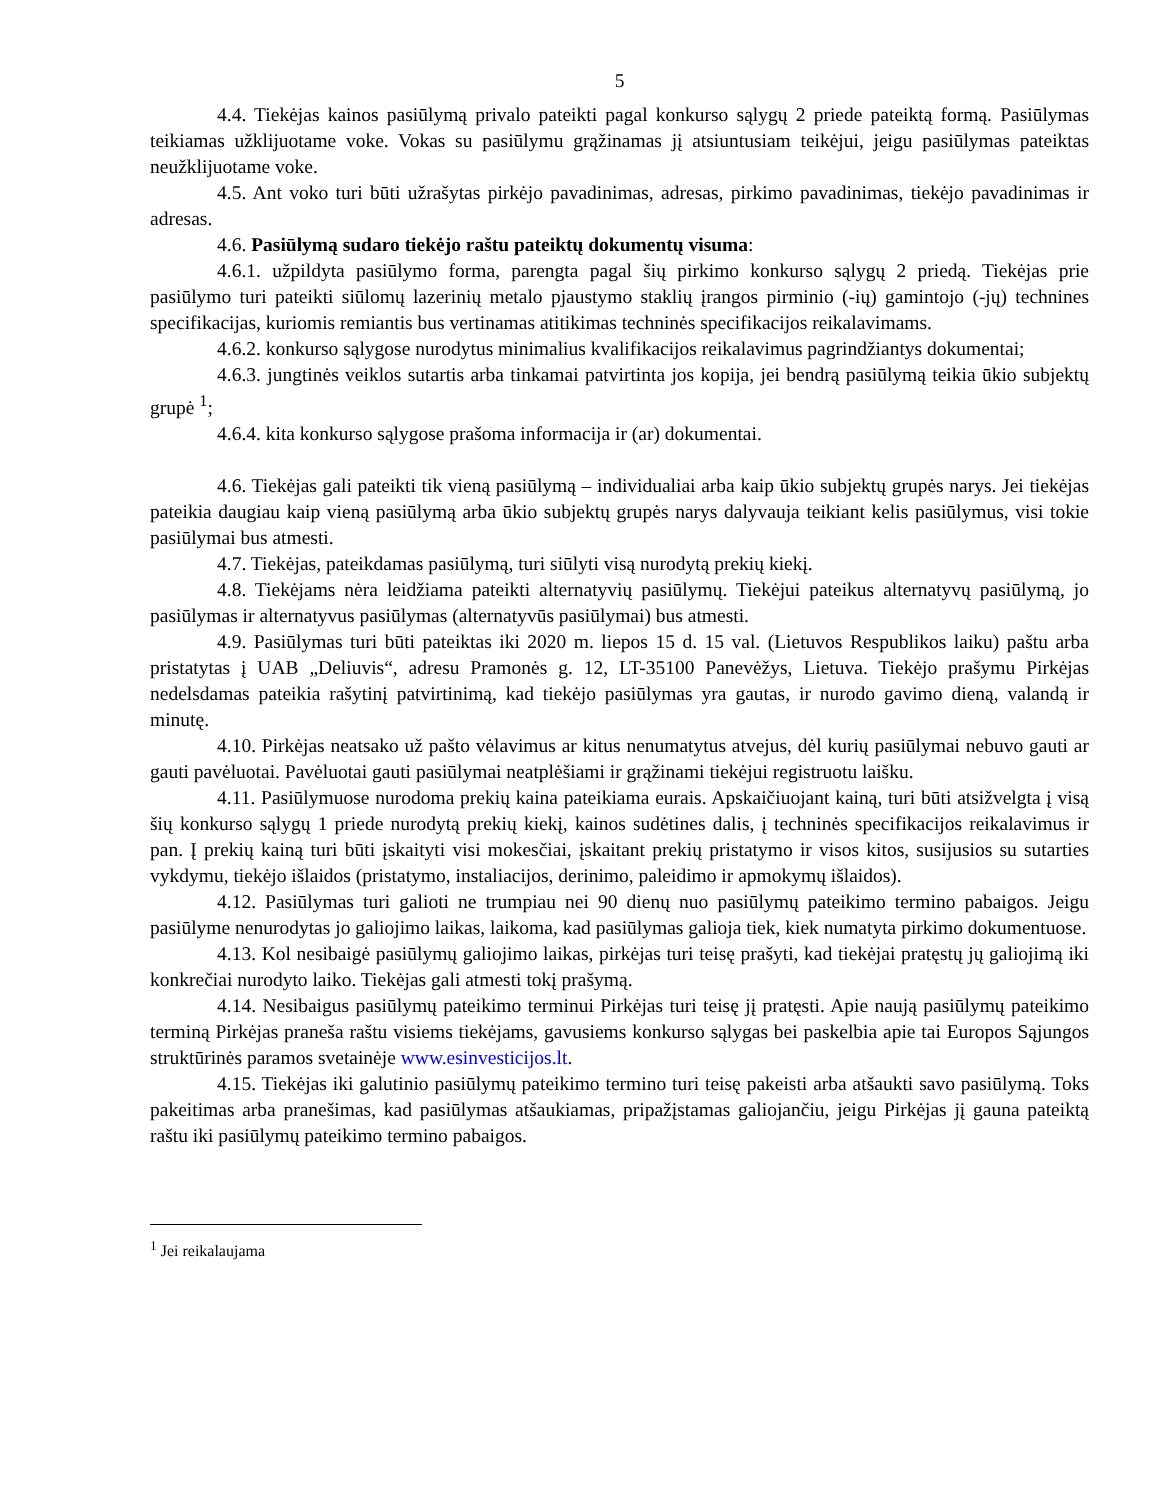5
4.4. Tiekėjas kainos pasiūlymą privalo pateikti pagal konkurso sąlygų 2 priede pateiktą formą. Pasiūlymas teikiamas užklijuotame voke. Vokas su pasiūlymu grąžinamas jį atsiuntusiam teikėjui, jeigu pasiūlymas pateiktas neužklijuotame voke.
4.5. Ant voko turi būti užrašytas pirkėjo pavadinimas, adresas, pirkimo pavadinimas, tiekėjo pavadinimas ir adresas.
4.6. Pasiūlymą sudaro tiekėjo raštu pateiktų dokumentų visuma:
4.6.1. užpildyta pasiūlymo forma, parengta pagal šių pirkimo konkurso sąlygų 2 priedą. Tiekėjas prie pasiūlymo turi pateikti siūlomų lazerinių metalo pjaustymo staklių įrangos pirminio (-ių) gamintojo (-jų) technines specifikacijas, kuriomis remiantis bus vertinamas atitikimas techninės specifikacijos reikalavimams.
4.6.2. konkurso sąlygose nurodytus minimalius kvalifikacijos reikalavimus pagrindžiantys dokumentai;
4.6.3. jungtinės veiklos sutartis arba tinkamai patvirtinta jos kopija, jei bendrą pasiūlymą teikia ūkio subjektų grupė <sup>1</sup>;
4.6.4. kita konkurso sąlygose prašoma informacija ir (ar) dokumentai.
4.6. Tiekėjas gali pateikti tik vieną pasiūlymą – individualiai arba kaip ūkio subjektų grupės narys. Jei tiekėjas pateikia daugiau kaip vieną pasiūlymą arba ūkio subjektų grupės narys dalyvauja teikiant kelis pasiūlymus, visi tokie pasiūlymai bus atmesti.
4.7. Tiekėjas, pateikdamas pasiūlymą, turi siūlyti visą nurodytą prekių kiekį.
4.8. Tiekėjams nėra leidžiama pateikti alternatyvių pasiūlymų. Tiekėjui pateikus alternatyvų pasiūlymą, jo pasiūlymas ir alternatyvus pasiūlymas (alternatyvūs pasiūlymai) bus atmesti.
4.9. Pasiūlymas turi būti pateiktas iki 2020 m. liepos 15 d. 15 val. (Lietuvos Respublikos laiku) paštu arba pristatytas į UAB „Deliuvis“, adresu Pramonės g. 12, LT-35100 Panevėžys, Lietuva. Tiekėjo prašymu Pirkėjas nedelsdamas pateikia rašytinį patvirtinimą, kad tiekėjo pasiūlymas yra gautas, ir nurodo gavimo dieną, valandą ir minutę.
4.10. Pirkėjas neatsako už pašto vėlavimus ar kitus nenumatytus atvejus, dėl kurių pasiūlymai nebuvo gauti ar gauti pavėluotai. Pavėluotai gauti pasiūlymai neatplėšiami ir grąžinami tiekėjui registruotu laišku.
4.11. Pasiūlymuose nurodoma prekių kaina pateikiama eurais. Apskaičiuojant kainą, turi būti atsižvelgta į visą šių konkurso sąlygų 1 priede nurodytą prekių kiekį, kainos sudėtines dalis, į techninės specifikacijos reikalavimus ir pan. Į prekių kainą turi būti įskaityti visi mokesčiai, įskaitant prekių pristatymo ir visos kitos, susijusios su sutarties vykdymu, tiekėjo išlaidos (pristatymo, instaliacijos, derinimo, paleidimo ir apmokymų išlaidos).
4.12. Pasiūlymas turi galioti ne trumpiau nei 90 dienų nuo pasiūlymų pateikimo termino pabaigos. Jeigu pasiūlyme nenurodytas jo galiojimo laikas, laikoma, kad pasiūlymas galioja tiek, kiek numatyta pirkimo dokumentuose.
4.13. Kol nesibaigė pasiūlymų galiojimo laikas, pirkėjas turi teisę prašyti, kad tiekėjai pratęstų jų galiojimą iki konkrečiai nurodyto laiko. Tiekėjas gali atmesti tokį prašymą.
4.14. Nesibaigus pasiūlymų pateikimo terminui Pirkėjas turi teisę jį pratęsti. Apie naują pasiūlymų pateikimo terminą Pirkėjas praneša raštu visiems tiekėjams, gavusiems konkurso sąlygas bei paskelbia apie tai Europos Sąjungos struktūrinės paramos svetainėje www.esinvesticijos.lt.
4.15. Tiekėjas iki galutinio pasiūlymų pateikimo termino turi teisę pakeisti arba atšaukti savo pasiūlymą. Toks pakeitimas arba pranešimas, kad pasiūlymas atšaukiamas, pripažįstamas galiojančiu, jeigu Pirkėjas jį gauna pateiktą raštu iki pasiūlymų pateikimo termino pabaigos.
<sup>1</sup> Jei reikalaujama